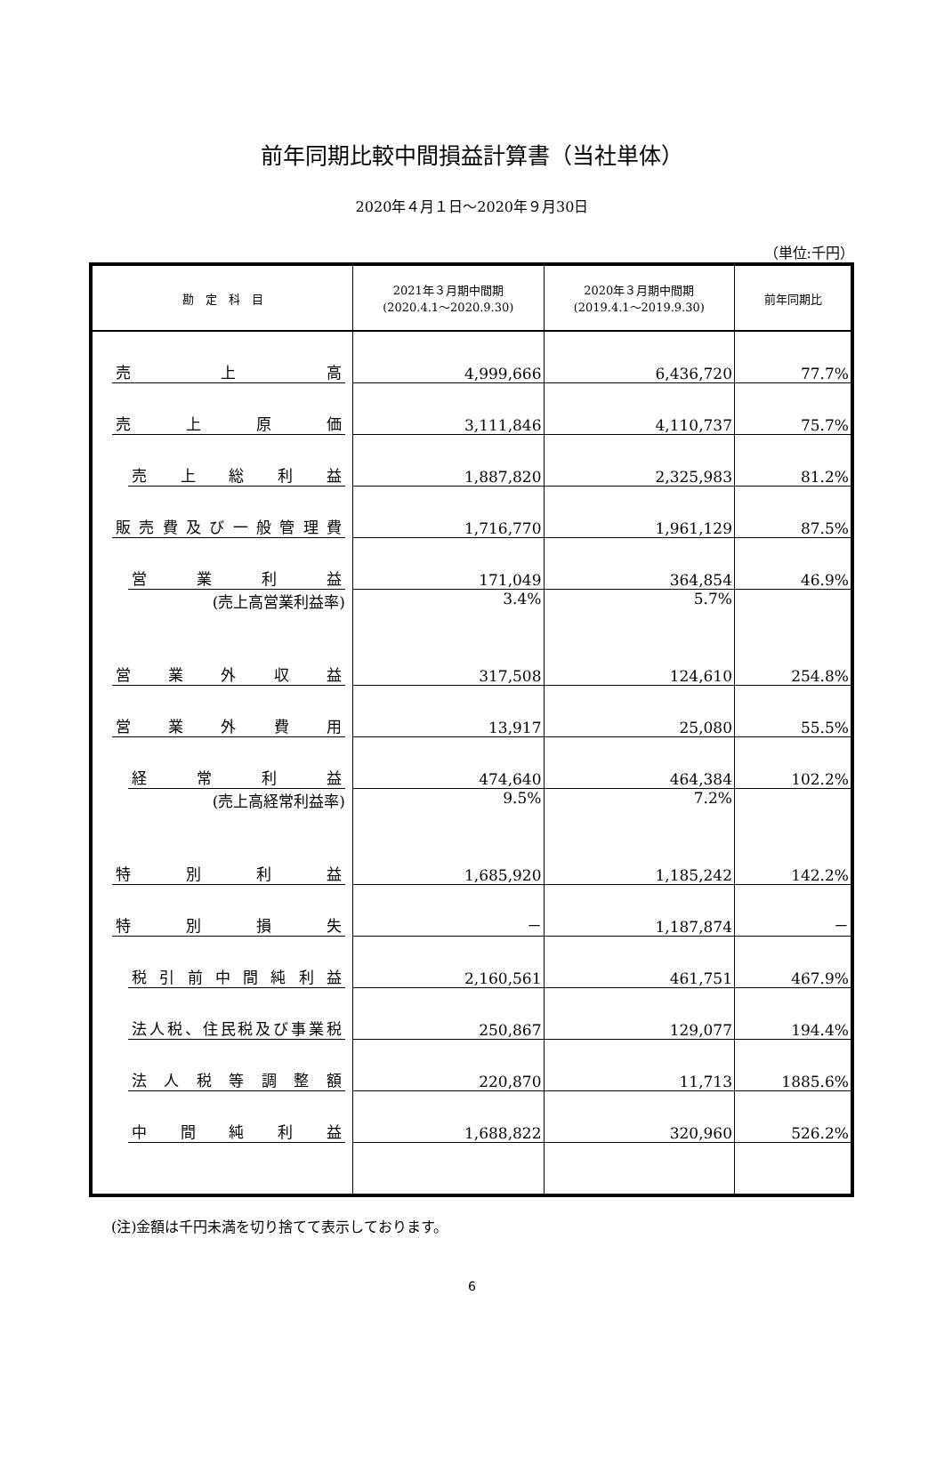前年同期比較中間損益計算書（当社単体）
2020年４月１日～2020年９月30日
（単位:千円）
| 勘 定 科 目 | 2021年３月期中間期 (2020.4.1～2020.9.30) | 2020年３月期中間期 (2019.4.1～2019.9.30) | 前年同期比 |
| --- | --- | --- | --- |
| 売 上 高 | 4,999,666 | 6,436,720 | 77.7% |
| 売 上 原 価 | 3,111,846 | 4,110,737 | 75.7% |
| 売 上 総 利 益 | 1,887,820 | 2,325,983 | 81.2% |
| 販 売 費 及 び 一 般 管 理 費 | 1,716,770 | 1,961,129 | 87.5% |
| 営 業 利 益 | 171,049 | 364,854 | 46.9% |
| (売上高営業利益率) | 3.4% | 5.7% | |
| 営 業 外 収 益 | 317,508 | 124,610 | 254.8% |
| 営 業 外 費 用 | 13,917 | 25,080 | 55.5% |
| 経 常 利 益 | 474,640 | 464,384 | 102.2% |
| (売上高経常利益率) | 9.5% | 7.2% | |
| 特 別 利 益 | 1,685,920 | 1,185,242 | 142.2% |
| 特 別 損 失 | － | 1,187,874 | － |
| 税 引 前 中 間 純 利 益 | 2,160,561 | 461,751 | 467.9% |
| 法人税、住民税及び事業税 | 250,867 | 129,077 | 194.4% |
| 法 人 税 等 調 整 額 | 220,870 | 11,713 | 1885.6% |
| 中 間 純 利 益 | 1,688,822 | 320,960 | 526.2% |
(注)金額は千円未満を切り捨てて表示しております。
6